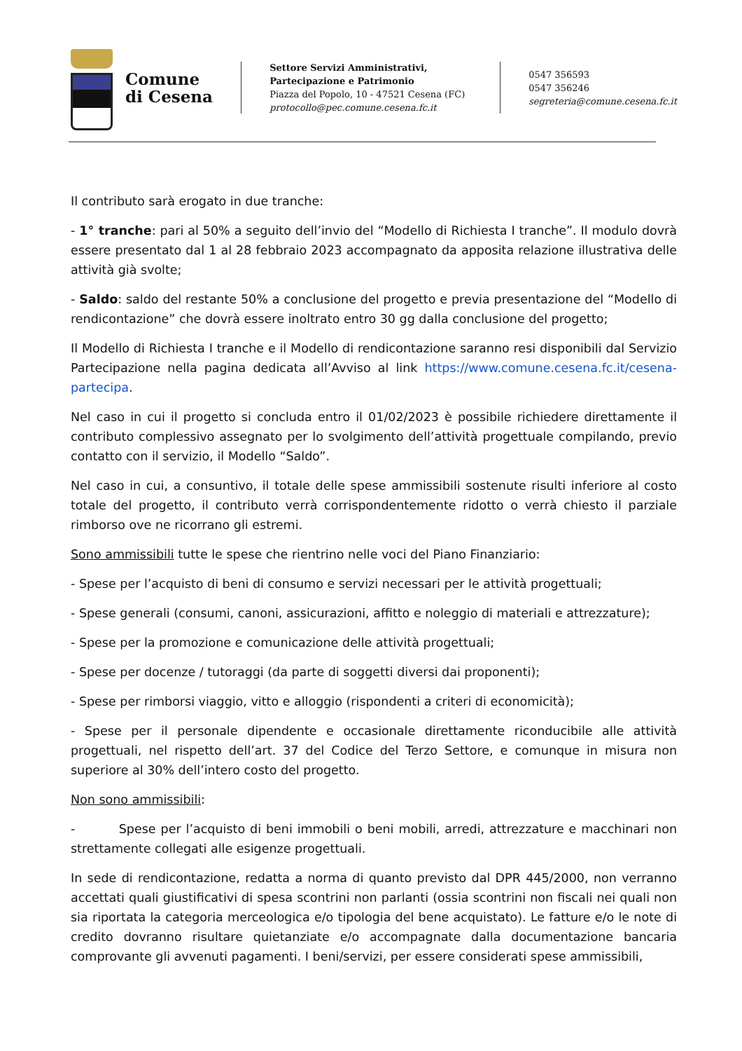Comune
di Cesena
Settore Servizi Amministrativi,
Partecipazione e Patrimonio
Piazza del Popolo, 10 - 47521 Cesena (FC)
protocollo@pec.comune.cesena.fc.it
0547 356593
0547 356246
segreteria@comune.cesena.fc.it
Il contributo sarà erogato in due tranche:
- 1° tranche: pari al 50% a seguito dell’invio del “Modello di Richiesta I tranche”. Il modulo dovrà essere presentato dal 1 al 28 febbraio 2023 accompagnato da apposita relazione illustrativa delle attività già svolte;
- Saldo: saldo del restante 50% a conclusione del progetto e previa presentazione del “Modello di rendicontazione” che dovrà essere inoltrato entro 30 gg dalla conclusione del progetto;
Il Modello di Richiesta I tranche e il Modello di rendicontazione saranno resi disponibili dal Servizio Partecipazione nella pagina dedicata all’Avviso al link https://www.comune.cesena.fc.it/cesena-partecipa.
Nel caso in cui il progetto si concluda entro il 01/02/2023 è possibile richiedere direttamente il contributo complessivo assegnato per lo svolgimento dell’attività progettuale compilando, previo contatto con il servizio, il Modello “Saldo”.
Nel caso in cui, a consuntivo, il totale delle spese ammissibili sostenute risulti inferiore al costo totale del progetto, il contributo verrà corrispondentemente ridotto o verrà chiesto il parziale rimborso ove ne ricorrano gli estremi.
Sono ammissibili tutte le spese che rientrino nelle voci del Piano Finanziario:
- Spese per l’acquisto di beni di consumo e servizi necessari per le attività progettuali;
- Spese generali (consumi, canoni, assicurazioni, affitto e noleggio di materiali e attrezzature);
- Spese per la promozione e comunicazione delle attività progettuali;
- Spese per docenze / tutoraggi (da parte di soggetti diversi dai proponenti);
- Spese per rimborsi viaggio, vitto e alloggio (rispondenti a criteri di economicità);
- Spese per il personale dipendente e occasionale direttamente riconducibile alle attività progettuali, nel rispetto dell’art. 37 del Codice del Terzo Settore, e comunque in misura non superiore al 30% dell’intero costo del progetto.
Non sono ammissibili:
- Spese per l’acquisto di beni immobili o beni mobili, arredi, attrezzature e macchinari non strettamente collegati alle esigenze progettuali.
In sede di rendicontazione, redatta a norma di quanto previsto dal DPR 445/2000, non verranno accettati quali giustificativi di spesa scontrini non parlanti (ossia scontrini non fiscali nei quali non sia riportata la categoria merceologica e/o tipologia del bene acquistato). Le fatture e/o le note di credito dovranno risultare quietanziate e/o accompagnate dalla documentazione bancaria comprovante gli avvenuti pagamenti. I beni/servizi, per essere considerati spese ammissibili,